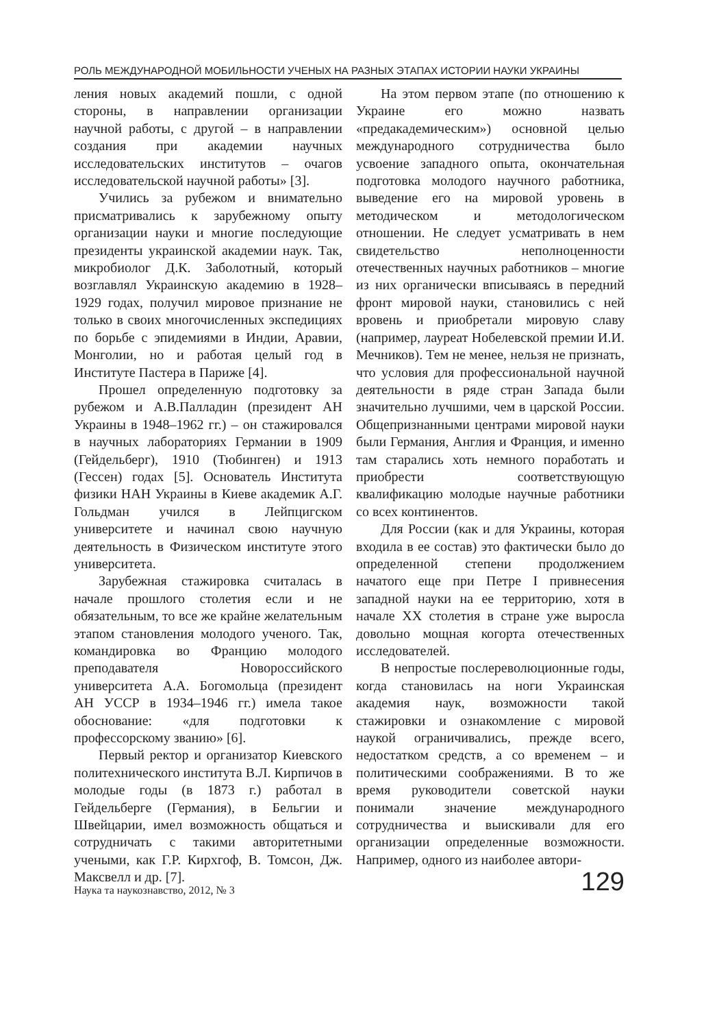РОЛЬ МЕЖДУНАРОДНОЙ МОБИЛЬНОСТИ УЧЕНЫХ НА РАЗНЫХ ЭТАПАХ ИСТОРИИ НАУКИ УКРАИНЫ
ления новых академий пошли, с одной стороны, в направлении организации научной работы, с другой – в направлении создания при академии научных исследовательских институтов – очагов исследовательской научной работы» [3].
Учились за рубежом и внимательно присматривались к зарубежному опыту организации науки и многие последующие президенты украинской академии наук. Так, микробиолог Д.К. Заболотный, который возглавлял Украинскую академию в 1928–1929 годах, получил мировое признание не только в своих многочисленных экспедициях по борьбе с эпидемиями в Индии, Аравии, Монголии, но и работая целый год в Институте Пастера в Париже [4].
Прошел определенную подготовку за рубежом и А.В.Палладин (президент АН Украины в 1948–1962 гг.) – он стажировался в научных лабораториях Германии в 1909 (Гейдельберг), 1910 (Тюбинген) и 1913 (Гессен) годах [5]. Основатель Института физики НАН Украины в Киеве академик А.Г. Гольдман учился в Лейпцигском университете и начинал свою научную деятельность в Физическом институте этого университета.
Зарубежная стажировка считалась в начале прошлого столетия если и не обязательным, то все же крайне желательным этапом становления молодого ученого. Так, командировка во Францию молодого преподавателя Новороссийского университета А.А. Богомольца (президент АН УССР в 1934–1946 гг.) имела такое обоснование: «для подготовки к профессорскому званию» [6].
Первый ректор и организатор Киевского политехнического института В.Л. Кирпичов в молодые годы (в 1873 г.) работал в Гейдельберге (Германия), в Бельгии и Швейцарии, имел возможность общаться и сотрудничать с такими авторитетными учеными, как Г.Р. Кирхгоф, В. Томсон, Дж. Максвелл и др. [7].
На этом первом этапе (по отношению к Украине его можно назвать «предакадемическим») основной целью международного сотрудничества было усвоение западного опыта, окончательная подготовка молодого научного работника, выведение его на мировой уровень в методическом и методологическом отношении. Не следует усматривать в нем свидетельство неполноценности отечественных научных работников – многие из них органически вписываясь в передний фронт мировой науки, становились с ней вровень и приобретали мировую славу (например, лауреат Нобелевской премии И.И. Мечников). Тем не менее, нельзя не признать, что условия для профессиональной научной деятельности в ряде стран Запада были значительно лучшими, чем в царской России. Общепризнанными центрами мировой науки были Германия, Англия и Франция, и именно там старались хоть немного поработать и приобрести соответствующую квалификацию молодые научные работники со всех континентов.
Для России (как и для Украины, которая входила в ее состав) это фактически было до определенной степени продолжением начатого еще при Петре I привнесения западной науки на ее территорию, хотя в начале XX столетия в стране уже выросла довольно мощная когорта отечественных исследователей.
В непростые послереволюционные годы, когда становилась на ноги Украинская академия наук, возможности такой стажировки и ознакомление с мировой наукой ограничивались, прежде всего, недостатком средств, а со временем – и политическими соображениями. В то же время руководители советской науки понимали значение международного сотрудничества и выискивали для его организации определенные возможности. Например, одного из наиболее автори-
Наука та наукознавство, 2012, № 3 129